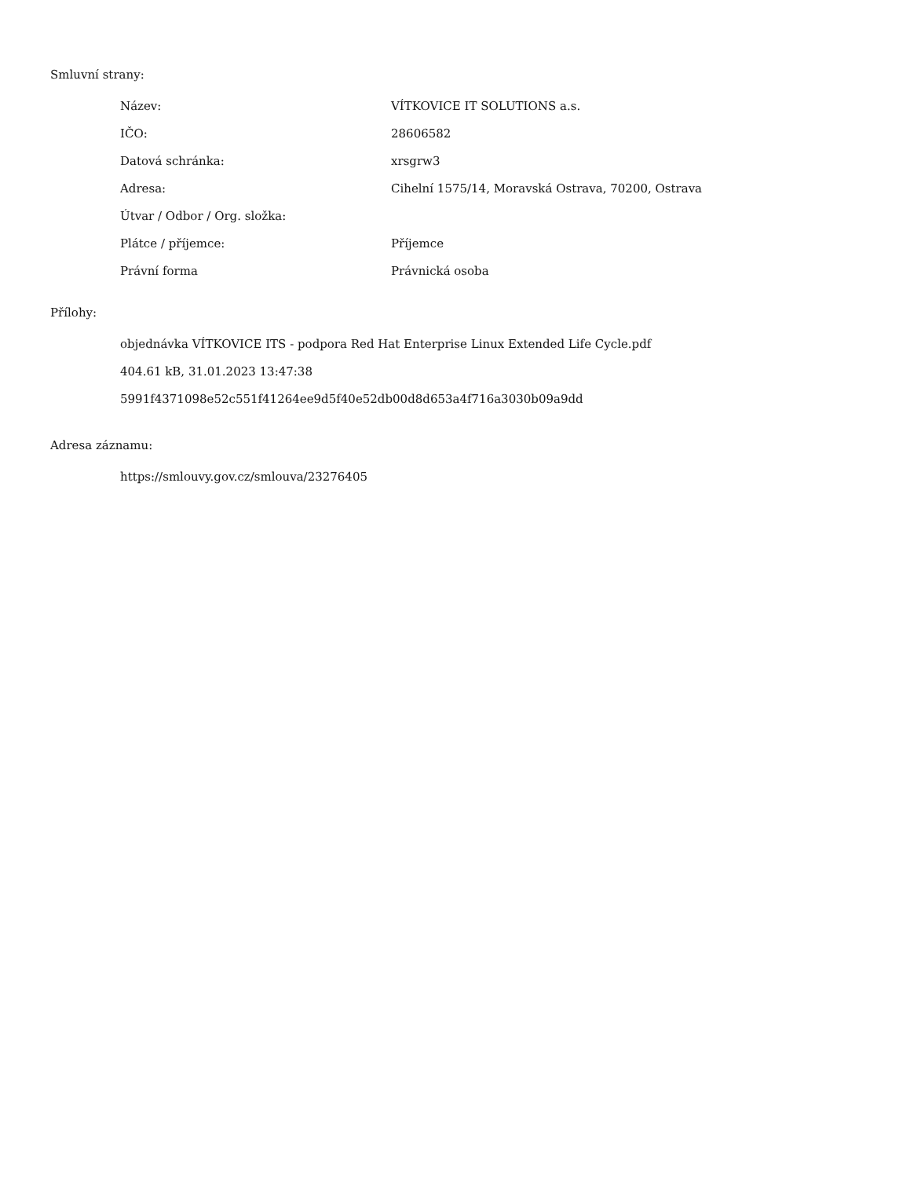Smluvní strany:
| Název: | VÍTKOVICE IT SOLUTIONS a.s. |
| IČO: | 28606582 |
| Datová schránka: | xrsgrw3 |
| Adresa: | Cihelní 1575/14, Moravská Ostrava, 70200, Ostrava |
| Útvar / Odbor / Org. složka: | |
| Plátce / příjemce: | Příjemce |
| Právní forma | Právnická osoba |
Přílohy:
objednávka VÍTKOVICE ITS - podpora Red Hat Enterprise Linux Extended Life Cycle.pdf
404.61 kB, 31.01.2023 13:47:38
5991f4371098e52c551f41264ee9d5f40e52db00d8d653a4f716a3030b09a9dd
Adresa záznamu:
https://smlouvy.gov.cz/smlouva/23276405